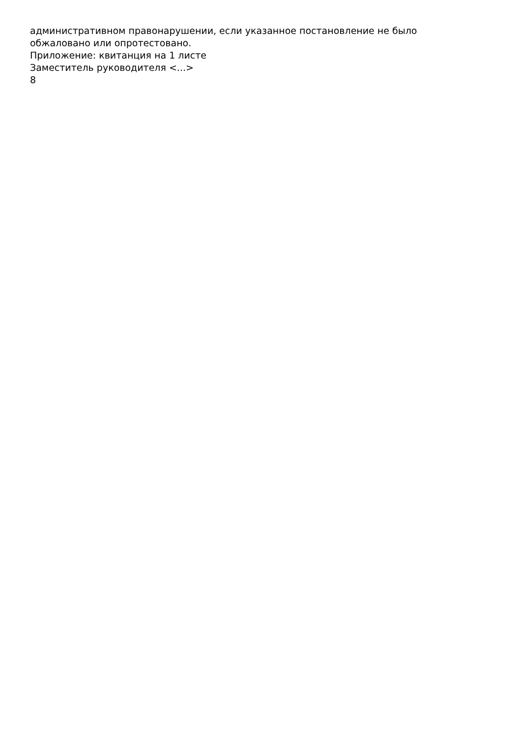административном правонарушении, если указанное постановление не было
обжаловано или опротестовано.
Приложение: квитанция на 1 листе
Заместитель руководителя <...>
8